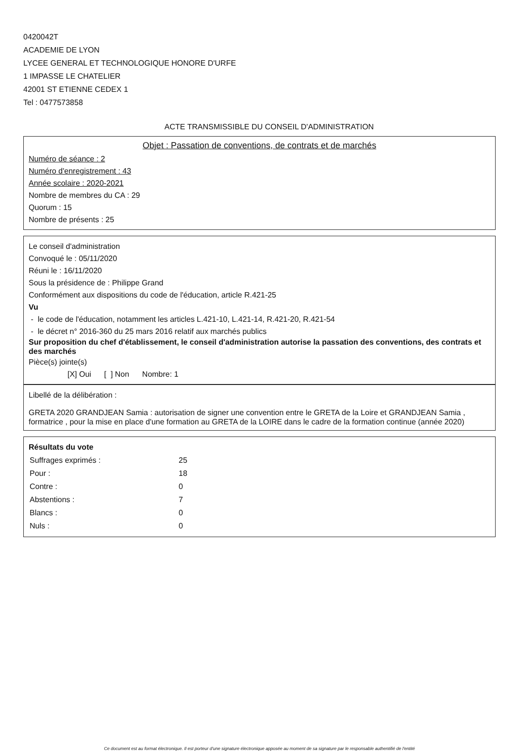0420042T
ACADEMIE DE LYON
LYCEE GENERAL ET TECHNOLOGIQUE HONORE D'URFE
1 IMPASSE LE CHATELIER
42001 ST ETIENNE CEDEX 1
Tel : 0477573858
ACTE TRANSMISSIBLE DU CONSEIL D'ADMINISTRATION
Objet : Passation de conventions, de contrats et de marchés
Numéro de séance : 2
Numéro d'enregistrement : 43
Année scolaire : 2020-2021
Nombre de membres du CA : 29
Quorum : 15
Nombre de présents : 25
Le conseil d'administration
Convoqué le : 05/11/2020
Réuni le : 16/11/2020
Sous la présidence de : Philippe Grand
Conformément aux dispositions du code de l'éducation, article R.421-25
Vu
- le code de l'éducation, notamment les articles L.421-10, L.421-14, R.421-20, R.421-54
- le décret n° 2016-360 du 25 mars 2016 relatif aux marchés publics
Sur proposition du chef d'établissement, le conseil d'administration autorise la passation des conventions, des contrats et des marchés
Pièce(s) jointe(s)
[X] Oui [ ] Non Nombre: 1
Libellé de la délibération :
GRETA 2020 GRANDJEAN Samia : autorisation de signer une convention entre le GRETA de la Loire et GRANDJEAN Samia , formatrice , pour la mise en place d'une formation au GRETA de la LOIRE dans le cadre de la formation continue (année 2020)
Résultats du vote
| Suffrages exprimés : | 25 |
| Pour : | 18 |
| Contre : | 0 |
| Abstentions : | 7 |
| Blancs : | 0 |
| Nuls : | 0 |
Ce document est au format électronique. Il est porteur d'une signature électronique apposée au moment de sa signature par le responsable authentifié de l'entité